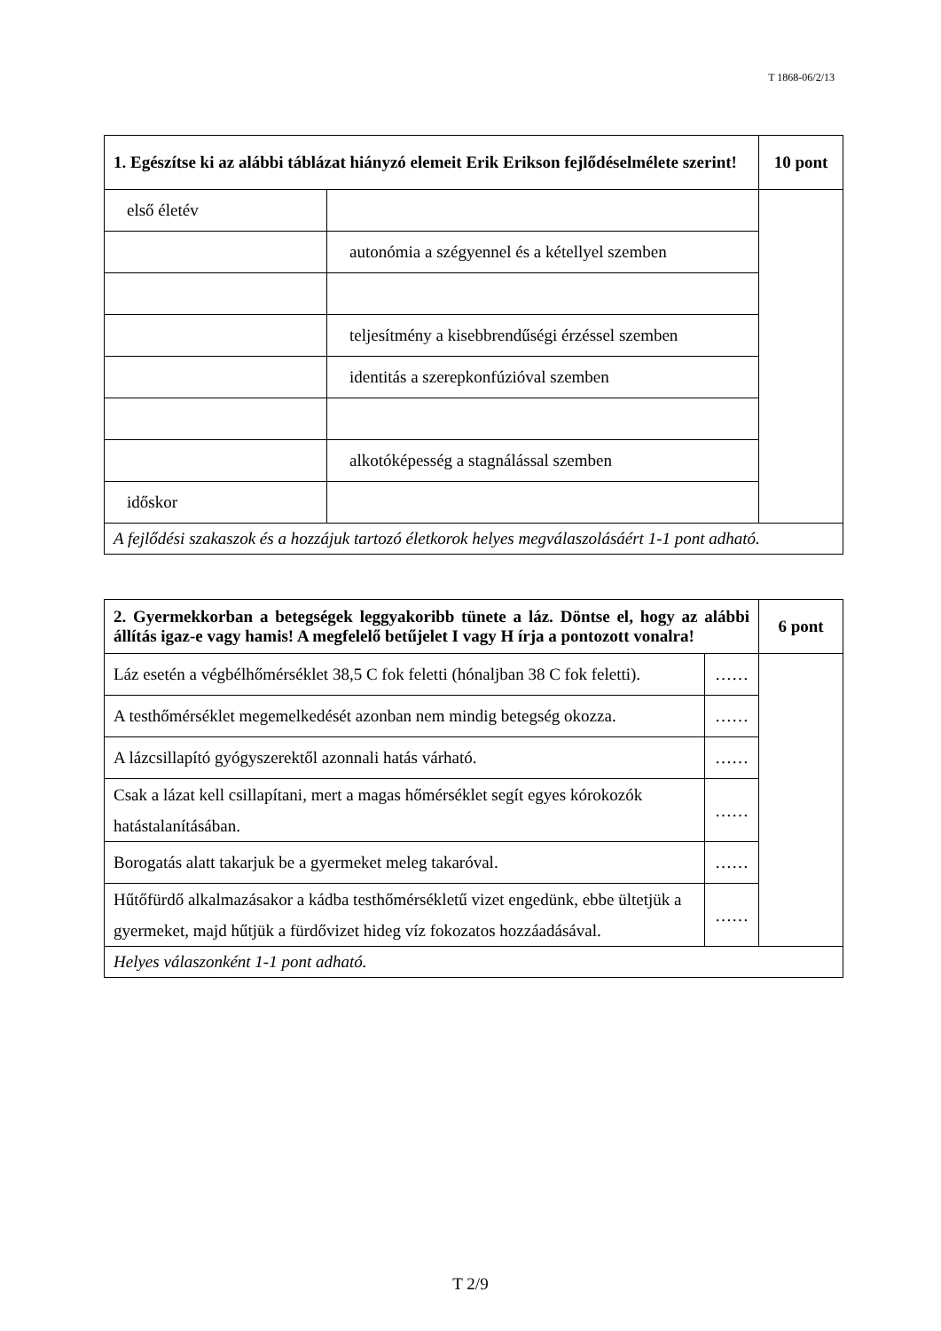T 1868-06/2/13
| 1. Egészítse ki az alábbi táblázat hiányzó elemeit Erik Erikson fejlődéselmélete szerint! | | 10 pont |
| első életév | | |
| | autonómia a szégyennel és a kétellyel szemben | |
| | teljesítmény a kisebbrendűségi érzéssel szemben | |
| | identitás a szerepkonfúzióval szemben | |
| | alkotóképesség a stagnálással szemben | |
| időskor | | |
| A fejlődési szakaszok és a hozzájuk tartozó életkorok helyes megválaszolásáért 1-1 pont adható. | | |
| 2. Gyermekkorban a betegségek leggyakoribb tünete a láz. Döntse el, hogy az alábbi állítás igaz-e vagy hamis! A megfelelő betűjelet I vagy H írja a pontozott vonalra! | | 6 pont |
| Láz esetén a végbélhőmérséklet 38,5 C fok feletti (hónaljban 38 C fok feletti). | …… | |
| A testhőmérséklet megemelkedését azonban nem mindig betegség okozza. | …… | |
| A lázcsillapító gyógyszerektől azonnali hatás várható. | …… | |
| Csak a lázat kell csillapítani, mert a magas hőmérséklet segít egyes kórokozók hatástalanításában. | …… | |
| Borogatás alatt takarjuk be a gyermeket meleg takaróval. | …… | |
| Hűtőfürdő alkalmazásakor a kádba testhőmérsékletű vizet engedünk, ebbe ültetjük a gyermeket, majd hűtjük a fürdővizet hideg víz fokozatos hozzáadásával. | …… | |
| Helyes válaszonként 1-1 pont adható. | | |
T 2/9